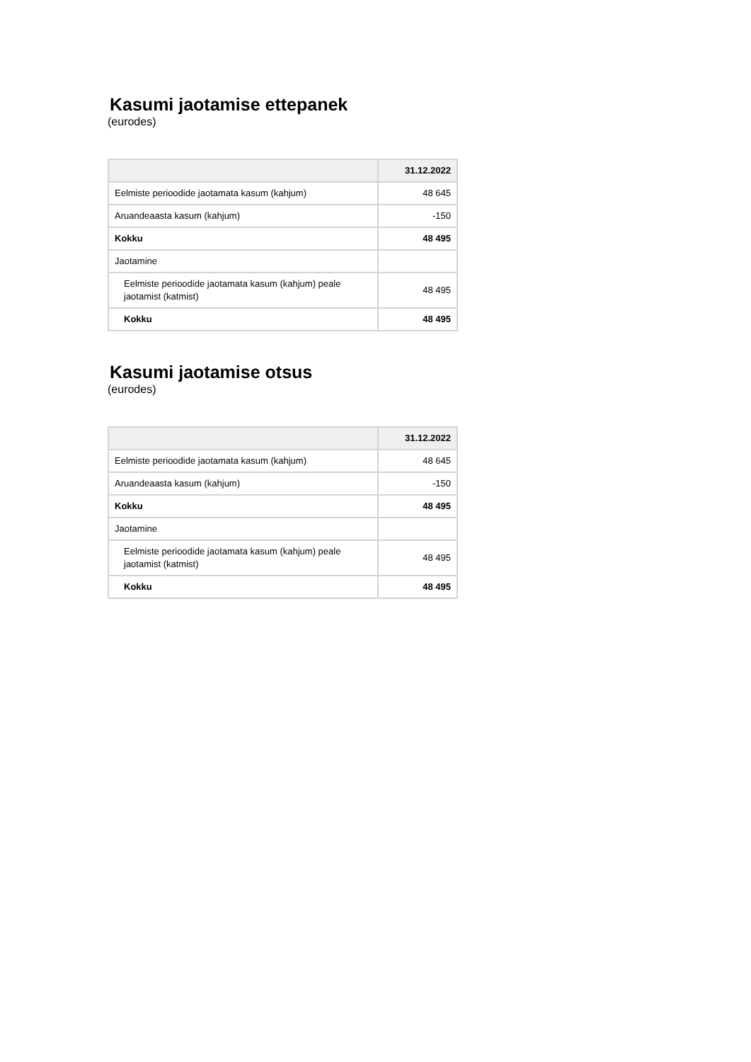Kasumi jaotamise ettepanek
(eurodes)
| | 31.12.2022 |
| --- | --- |
| Eelmiste perioodide jaotamata kasum (kahjum) | 48 645 |
| Aruandeaasta kasum (kahjum) | -150 |
| Kokku | 48 495 |
| Jaotamine | |
| Eelmiste perioodide jaotamata kasum (kahjum) peale jaotamist (katmist) | 48 495 |
| Kokku | 48 495 |
Kasumi jaotamise otsus
(eurodes)
| | 31.12.2022 |
| --- | --- |
| Eelmiste perioodide jaotamata kasum (kahjum) | 48 645 |
| Aruandeaasta kasum (kahjum) | -150 |
| Kokku | 48 495 |
| Jaotamine | |
| Eelmiste perioodide jaotamata kasum (kahjum) peale jaotamist (katmist) | 48 495 |
| Kokku | 48 495 |